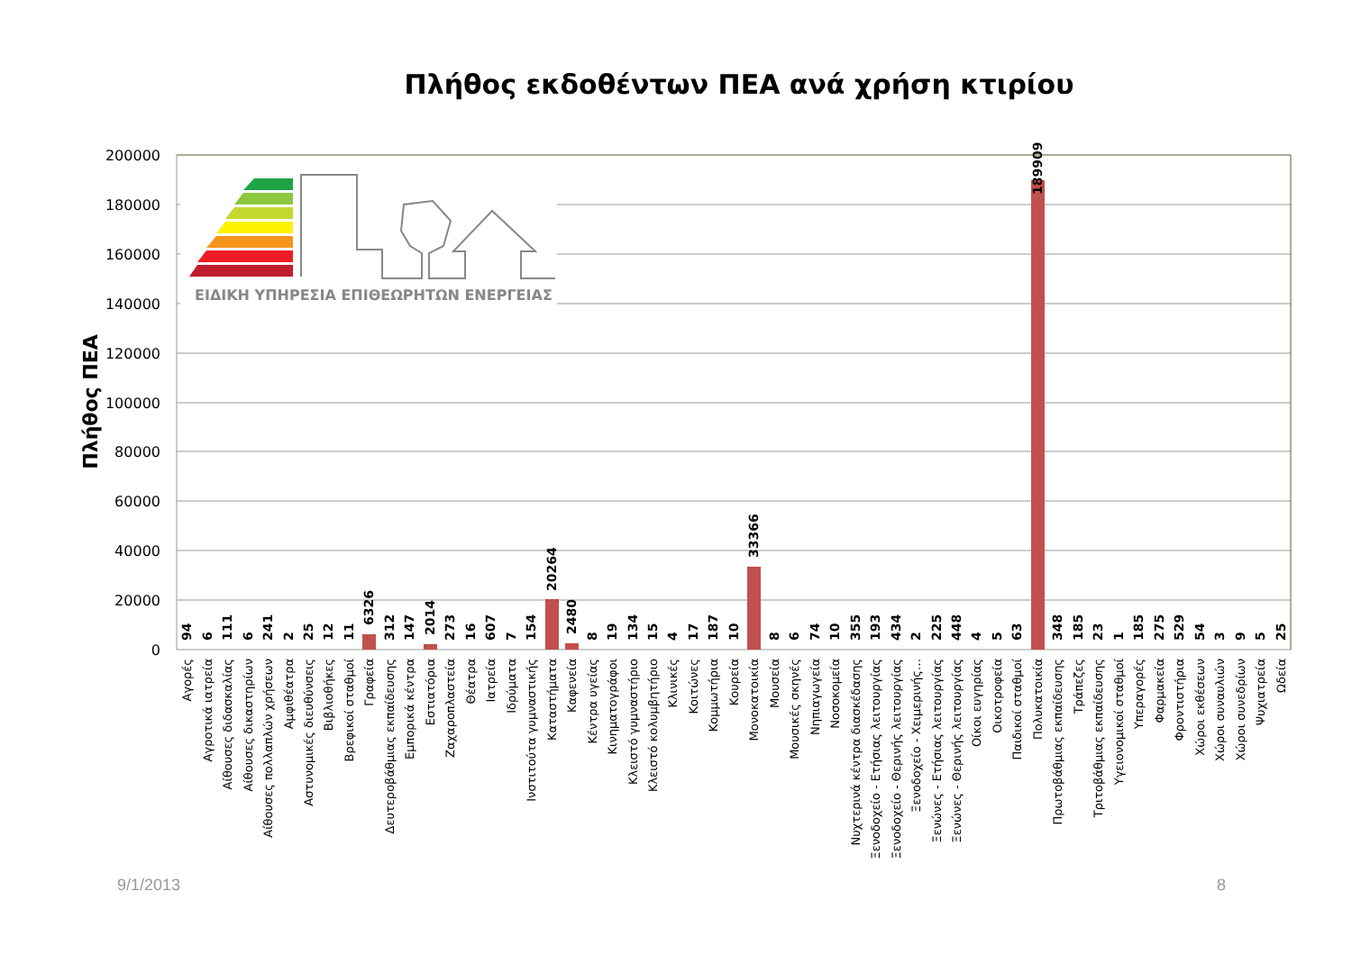Πλήθος εκδοθέντων ΠΕΑ ανά χρήση κτιρίου
Πλήθος ΠΕΑ
200000
180000
160000
140000
120000
100000
80000
60000
40000
20000
0
ΕΙΔΙΚΗ ΥΠΗΡΕΣΙΑ ΕΠΙΘΕΩΡΗΤΩΝ ΕΝΕΡΓΕΙΑΣ
94
6
111
6
241
2
25
12
11
6326
312
147
2014
273
16
607
7
154
20264
2480
8
19
134
15
4
17
187
10
33366
8
6
74
10
355
193
434
2
225
448
4
5
63
189909
348
185
23
1
185
275
529
54
3
9
5
25
Αγορές
Αγροτικά ιατρεία
Αίθουσες διδασκαλίας
Αίθουσες δικαστηρίων
Αίθουσες πολλαπλών χρήσεων
Αμφιθέατρα
Αστυνομικές διευθύνσεις
Βιβλιοθήκες
Βρεφικοί σταθμοί
Γραφεία
Δευτεροβάθμιας εκπαίδευσης
Εμπορικά κέντρα
Εστιατόρια
Ζαχαροπλαστεία
Θέατρα
Ιατρεία
Ιδρύματα
Ινστιτούτα γυμναστικής
Καταστήματα
Καφενεία
Κέντρα υγείας
Κινηματογράφοι
Κλειστό γυμναστήριο
Κλειστό κολυμβητήριο
Κλινικές
Κοιτώνες
Κομμωτήρια
Κουρεία
Μονοκατοικία
Μουσεία
Μουσικές σκηνές
Νηπιαγωγεία
Νοσοκομεία
Νυχτερινά κέντρα διασκέδασης
Ξενοδοχείο - Ετήσιας λειτουργίας
Ξενοδοχείο - Θερινής λειτουργίας
Ξενοδοχείο - Χειμερινής…
Ξενώνες - Ετήσιας λειτουργίας
Ξενώνες - Θερινής λειτουργίας
Οίκοι ευγηρίας
Οικοτροφεία
Παιδικοί σταθμοί
Πολυκατοικία
Πρωτοβάθμιας εκπαίδευσης
Τράπεζες
Τριτοβάθμιας εκπαίδευσης
Υγειονομικοί σταθμοί
Υπεραγορές
Φαρμακεία
Φροντιστήρια
Χώροι εκθέσεων
Χώροι συναυλιών
Χώροι συνεδρίων
Ψυχιατρεία
Ωδεία
9/1/2013
8